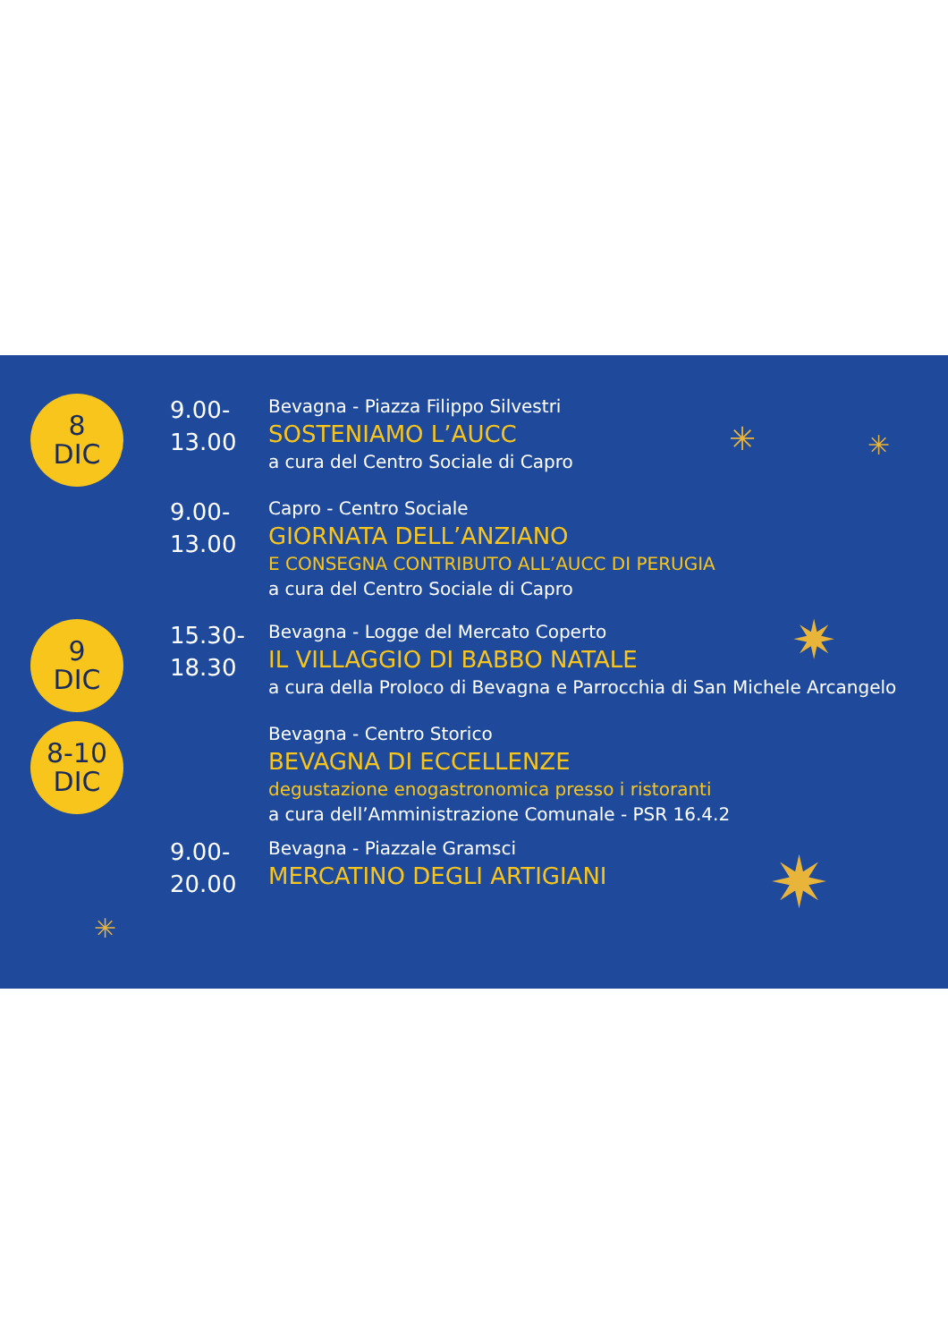✳ ✳
✷
✷
✳
8
DIC
9.00-
13.00
Bevagna - Piazza Filippo Silvestri
SOSTENIAMO L’AUCC
a cura del Centro Sociale di Capro
9.00-
13.00
Capro - Centro Sociale
GIORNATA DELL’ANZIANO
E CONSEGNA CONTRIBUTO ALL’AUCC DI PERUGIA
a cura del Centro Sociale di Capro
9
DIC
15.30-
18.30
Bevagna - Logge del Mercato Coperto
IL VILLAGGIO DI BABBO NATALE
a cura della Proloco di Bevagna e Parrocchia di San Michele Arcangelo
8-10
DIC
Bevagna - Centro Storico
BEVAGNA DI ECCELLENZE
degustazione enogastronomica presso i ristoranti
a cura dell’Amministrazione Comunale - PSR 16.4.2
9.00-
20.00
Bevagna - Piazzale Gramsci
MERCATINO DEGLI ARTIGIANI